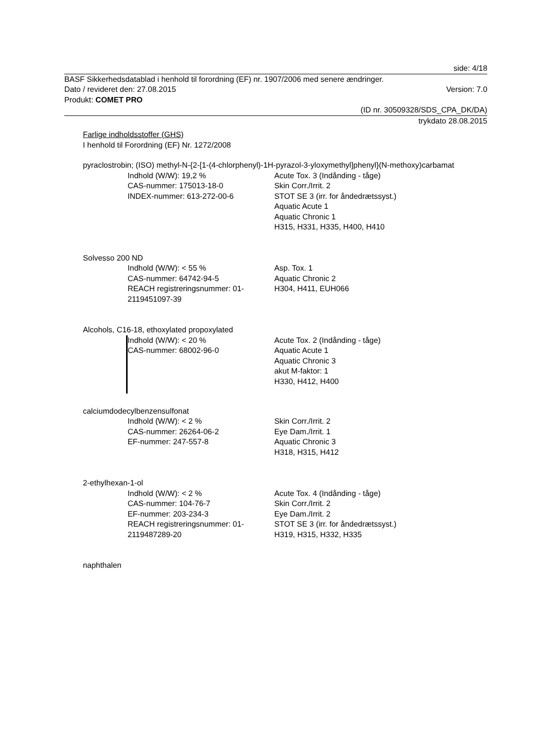side: 4/18
BASF Sikkerhedsdatablad i henhold til forordning (EF) nr. 1907/2006 med senere ændringer.
Dato / revideret den: 27.08.2015 Version: 7.0
Produkt: COMET PRO
(ID nr. 30509328/SDS_CPA_DK/DA)
trykdato 28.08.2015
Farlige indholdsstoffer (GHS)
I henhold til Forordning (EF) Nr. 1272/2008
pyraclostrobin; (ISO) methyl-N-{2-[1-(4-chlorphenyl)-1H-pyrazol-3-yloxymethyl]phenyl}(N-methoxy)carbamat
Indhold (W/W): 19,2 %
CAS-nummer: 175013-18-0
INDEX-nummer: 613-272-00-6
Acute Tox. 3 (Indånding - tåge)
Skin Corr./Irrit. 2
STOT SE 3 (irr. for åndedrætssyst.)
Aquatic Acute 1
Aquatic Chronic 1
H315, H331, H335, H400, H410
Solvesso 200 ND
Indhold (W/W): < 55 %
CAS-nummer: 64742-94-5
REACH registreringsnummer: 01-2119451097-39
Asp. Tox. 1
Aquatic Chronic 2
H304, H411, EUH066
Alcohols, C16-18, ethoxylated propoxylated
Indhold (W/W): < 20 %
CAS-nummer: 68002-96-0
Acute Tox. 2 (Indånding - tåge)
Aquatic Acute 1
Aquatic Chronic 3
akut M-faktor: 1
H330, H412, H400
calciumdodecylbenzensulfonat
Indhold (W/W): < 2 %
CAS-nummer: 26264-06-2
EF-nummer: 247-557-8
Skin Corr./Irrit. 2
Eye Dam./Irrit. 1
Aquatic Chronic 3
H318, H315, H412
2-ethylhexan-1-ol
Indhold (W/W): < 2 %
CAS-nummer: 104-76-7
EF-nummer: 203-234-3
REACH registreringsnummer: 01-2119487289-20
Acute Tox. 4 (Indånding - tåge)
Skin Corr./Irrit. 2
Eye Dam./Irrit. 2
STOT SE 3 (irr. for åndedrætssyst.)
H319, H315, H332, H335
naphthalen